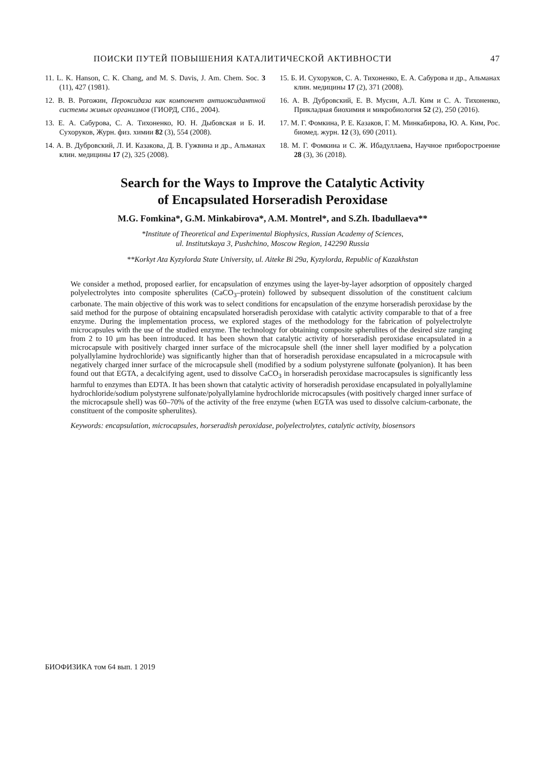ПОИСКИ ПУТЕЙ ПОВЫШЕНИЯ КАТАЛИТИЧЕСКОЙ АКТИВНОСТИ 47
11. L. K. Hanson, C. K. Chang, and M. S. Davis, J. Am. Chem. Soc. 3 (11), 427 (1981).
12. В. В. Рогожин, Пероксидаза как компонент антиоксидантной системы живых организмов (ГИОРД, СПб., 2004).
13. Е. А. Сабурова, С. А. Тихоненко, Ю. Н. Дыбовская и Б. И. Сухоруков, Журн. физ. химии 82 (3), 554 (2008).
14. А. В. Дубровский, Л. И. Казакова, Д. В. Гужвина и др., Альманах клин. медицины 17 (2), 325 (2008).
15. Б. И. Сухоруков, С. А. Тихоненко, Е. А. Сабурова и др., Альманах клин. медицины 17 (2), 371 (2008).
16. А. В. Дубровский, Е. В. Мусин, А.Л. Ким и С. А. Тихоненко, Прикладная биохимия и микробиология 52 (2), 250 (2016).
17. М. Г. Фомкина, Р. Е. Казаков, Г. М. Минкабирова, Ю. А. Ким, Рос. биомед. журн. 12 (3), 690 (2011).
18. М. Г. Фомкина и С. Ж. Ибадуллаева, Научное приборостроение 28 (3), 36 (2018).
Search for the Ways to Improve the Catalytic Activity
of Encapsulated Horseradish Peroxidase
M.G. Fomkina*, G.M. Minkabirova*, A.M. Montrel*, and S.Zh. Ibadullaeva**
*Institute of Theoretical and Experimental Biophysics, Russian Academy of Sciences,
ul. Institutskaya 3, Pushchino, Moscow Region, 142290 Russia
**Korkyt Ata Kyzylorda State University, ul. Aiteke Bi 29a, Kyzylorda, Republic of Kazakhstan
We consider a method, proposed earlier, for encapsulation of enzymes using the layer-by-layer adsorption of oppositely charged polyelectrolytes into composite spherulites (CaCO<sub>3</sub>–protein) followed by subsequent dissolution of the constituent calcium carbonate. The main objective of this work was to select conditions for encapsulation of the enzyme horseradish peroxidase by the said method for the purpose of obtaining encapsulated horseradish peroxidase with catalytic activity comparable to that of a free enzyme. During the implementation process, we explored stages of the methodology for the fabrication of polyelectrolyte microcapsules with the use of the studied enzyme. The technology for obtaining composite spherulites of the desired size ranging from 2 to 10 μm has been introduced. It has been shown that catalytic activity of horseradish peroxidase encapsulated in a microcapsule with positively charged inner surface of the microcapsule shell (the inner shell layer modified by a polycation polyallylamine hydrochloride) was significantly higher than that of horseradish peroxidase encapsulated in a microcapsule with negatively charged inner surface of the microcapsule shell (modified by a sodium polystyrene sulfonate (polyanion). It has been found out that EGTA, a decalcifying agent, used to dissolve CaCO<sub>3</sub> in horseradish peroxidase macrocapsules is significantly less harmful to enzymes than EDTA. It has been shown that catalytic activity of horseradish peroxidase encapsulated in polyallylamine hydrochloride/sodium polystyrene sulfonate/polyallylamine hydrochloride microcapsules (with positively charged inner surface of the microcapsule shell) was 60–70% of the activity of the free enzyme (when EGTA was used to dissolve calcium-carbonate, the constituent of the composite spherulites).
Keywords: encapsulation, microcapsules, horseradish peroxidase, polyelectrolytes, catalytic activity, biosensors
БИОФИЗИКА том 64 вып. 1 2019